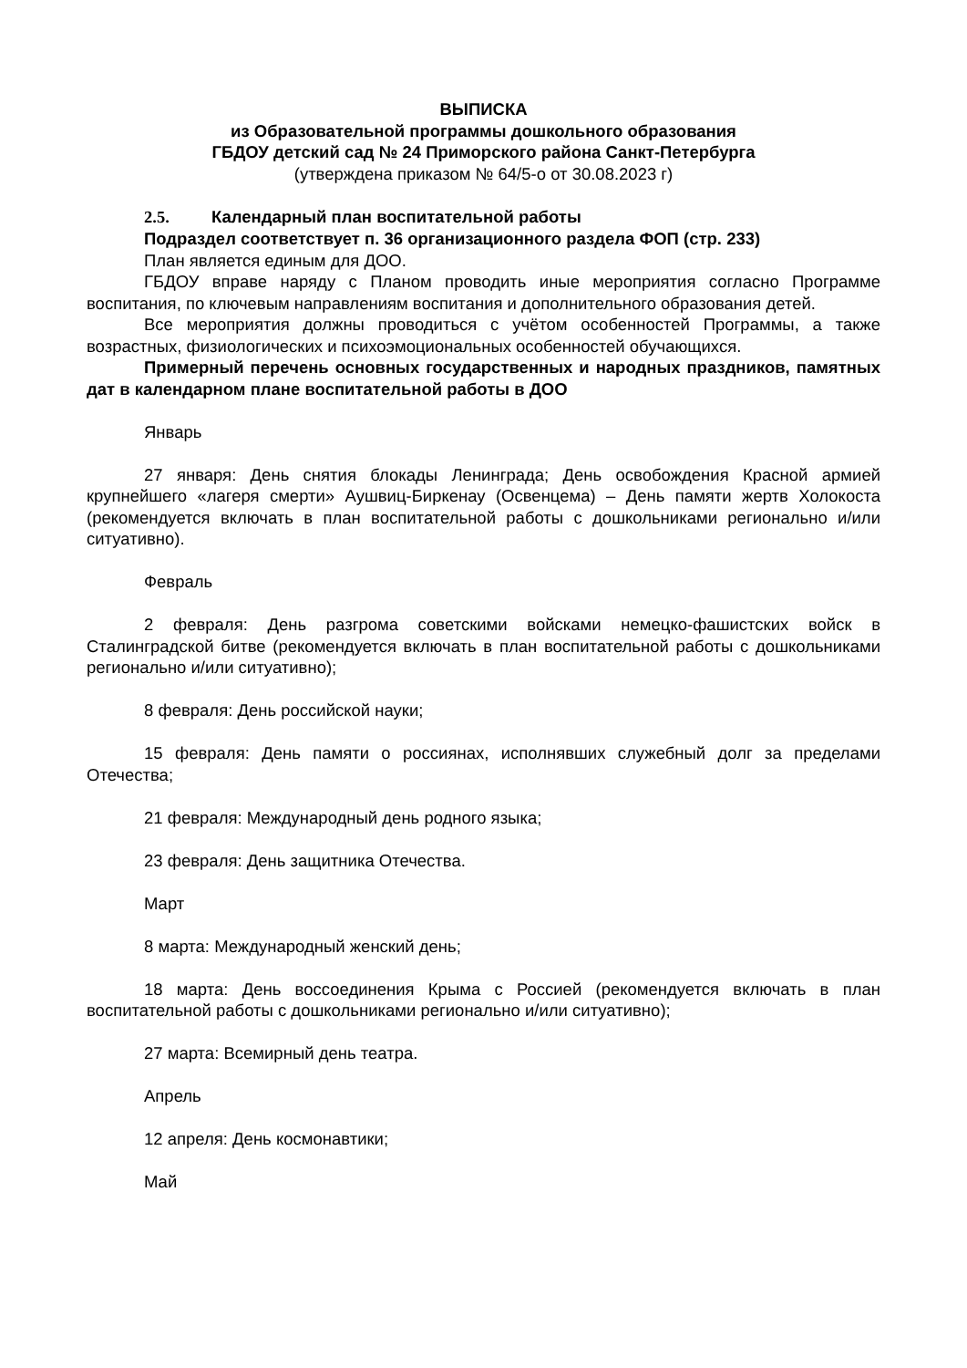ВЫПИСКА
из Образовательной программы дошкольного образования
ГБДОУ детский сад № 24 Приморского района Санкт-Петербурга
(утверждена приказом № 64/5-о от 30.08.2023 г)
2.5. Календарный план воспитательной работы
Подраздел соответствует п. 36 организационного раздела ФОП (стр. 233)
План является единым для ДОО.
ГБДОУ вправе наряду с Планом проводить иные мероприятия согласно Программе воспитания, по ключевым направлениям воспитания и дополнительного образования детей.
Все мероприятия должны проводиться с учётом особенностей Программы, а также возрастных, физиологических и психоэмоциональных особенностей обучающихся.
Примерный перечень основных государственных и народных праздников, памятных дат в календарном плане воспитательной работы в ДОО
Январь
27 января: День снятия блокады Ленинграда; День освобождения Красной армией крупнейшего «лагеря смерти» Аушвиц-Биркенау (Освенцема) – День памяти жертв Холокоста (рекомендуется включать в план воспитательной работы с дошкольниками регионально и/или ситуативно).
Февраль
2 февраля: День разгрома советскими войсками немецко-фашистских войск в Сталинградской битве (рекомендуется включать в план воспитательной работы с дошкольниками регионально и/или ситуативно);
8 февраля: День российской науки;
15 февраля: День памяти о россиянах, исполнявших служебный долг за пределами Отечества;
21 февраля: Международный день родного языка;
23 февраля: День защитника Отечества.
Март
8 марта: Международный женский день;
18 марта: День воссоединения Крыма с Россией (рекомендуется включать в план воспитательной работы с дошкольниками регионально и/или ситуативно);
27 марта: Всемирный день театра.
Апрель
12 апреля: День космонавтики;
Май